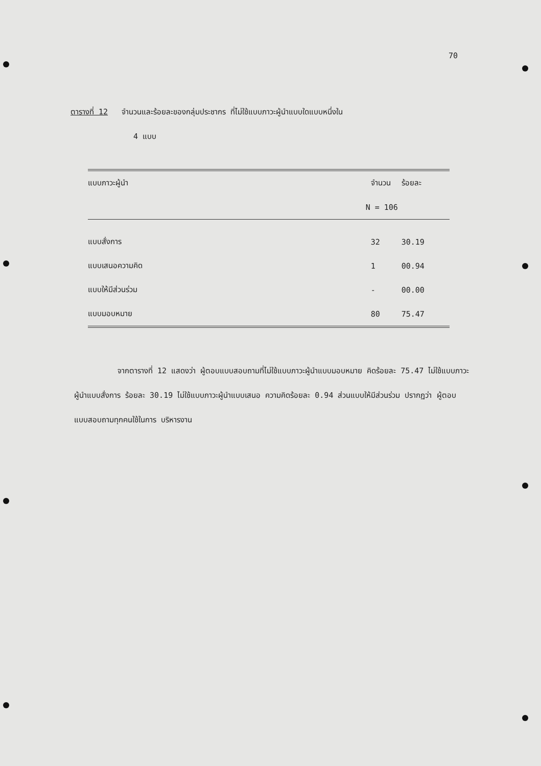70
ตารางที่ 12 จำนวนและร้อยละของกลุ่มประชากร ที่ไม่ใช้แบบภาวะผู้นำแบบใดแบบหนึ่งใน
4 แบบ
| แบบภาวะผู้นำ | จำนวน | ร้อยละ |
| --- | --- | --- |
| | N = 106 | |
| แบบสั่งการ | 32 | 30.19 |
| แบบเสนอความคิด | 1 | 00.94 |
| แบบให้มีส่วนร่วม | - | 00.00 |
| แบบมอบหมาย | 80 | 75.47 |
จากตารางที่ 12 แสดงว่า ผู้ตอบแบบสอบถามที่ไม่ใช้แบบภาวะผู้นำแบบมอบหมาย คิดร้อยละ 75.47 ไม่ใช้แบบภาวะผู้นำแบบสั่งการ ร้อยละ 30.19 ไม่ใช้แบบภาวะผู้นำแบบเสนอ ความคิดร้อยละ 0.94 ส่วนแบบให้มีส่วนร่วม ปรากฏว่า ผู้ตอบแบบสอบถามทุกคนใช้ในการ บริหารงาน